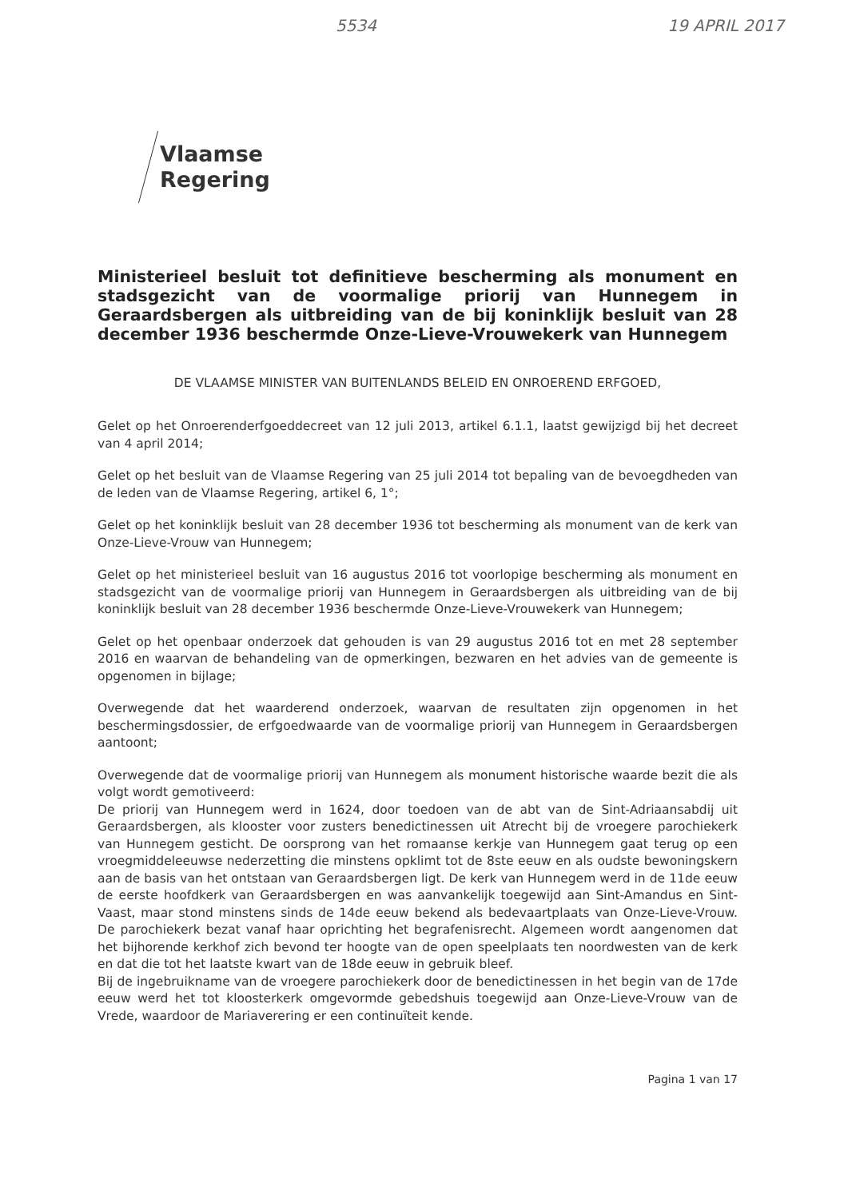5534 19 APRIL 2017
Vlaamse
Regering
Ministerieel besluit tot definitieve bescherming als monument en stadsgezicht van de voormalige priorij van Hunnegem in Geraardsbergen als uitbreiding van de bij koninklijk besluit van 28 december 1936 beschermde Onze-Lieve-Vrouwekerk van Hunnegem
DE VLAAMSE MINISTER VAN BUITENLANDS BELEID EN ONROEREND ERFGOED,
Gelet op het Onroerenderfgoeddecreet van 12 juli 2013, artikel 6.1.1, laatst gewijzigd bij het decreet van 4 april 2014;
Gelet op het besluit van de Vlaamse Regering van 25 juli 2014 tot bepaling van de bevoegdheden van de leden van de Vlaamse Regering, artikel 6, 1°;
Gelet op het koninklijk besluit van 28 december 1936 tot bescherming als monument van de kerk van Onze-Lieve-Vrouw van Hunnegem;
Gelet op het ministerieel besluit van 16 augustus 2016 tot voorlopige bescherming als monument en stadsgezicht van de voormalige priorij van Hunnegem in Geraardsbergen als uitbreiding van de bij koninklijk besluit van 28 december 1936 beschermde Onze-Lieve-Vrouwekerk van Hunnegem;
Gelet op het openbaar onderzoek dat gehouden is van 29 augustus 2016 tot en met 28 september 2016 en waarvan de behandeling van de opmerkingen, bezwaren en het advies van de gemeente is opgenomen in bijlage;
Overwegende dat het waarderend onderzoek, waarvan de resultaten zijn opgenomen in het beschermingsdossier, de erfgoedwaarde van de voormalige priorij van Hunnegem in Geraardsbergen aantoont;
Overwegende dat de voormalige priorij van Hunnegem als monument historische waarde bezit die als volgt wordt gemotiveerd:
De priorij van Hunnegem werd in 1624, door toedoen van de abt van de Sint-Adriaansabdij uit Geraardsbergen, als klooster voor zusters benedictinessen uit Atrecht bij de vroegere parochiekerk van Hunnegem gesticht. De oorsprong van het romaanse kerkje van Hunnegem gaat terug op een vroegmiddeleeuwse nederzetting die minstens opklimt tot de 8ste eeuw en als oudste bewoningskern aan de basis van het ontstaan van Geraardsbergen ligt. De kerk van Hunnegem werd in de 11de eeuw de eerste hoofdkerk van Geraardsbergen en was aanvankelijk toegewijd aan Sint-Amandus en Sint-Vaast, maar stond minstens sinds de 14de eeuw bekend als bedevaartplaats van Onze-Lieve-Vrouw. De parochiekerk bezat vanaf haar oprichting het begrafenisrecht. Algemeen wordt aangenomen dat het bijhorende kerkhof zich bevond ter hoogte van de open speelplaats ten noordwesten van de kerk en dat die tot het laatste kwart van de 18de eeuw in gebruik bleef.
Bij de ingebruikname van de vroegere parochiekerk door de benedictinessen in het begin van de 17de eeuw werd het tot kloosterkerk omgevormde gebedshuis toegewijd aan Onze-Lieve-Vrouw van de Vrede, waardoor de Mariaverering er een continuïteit kende.
Pagina 1 van 17